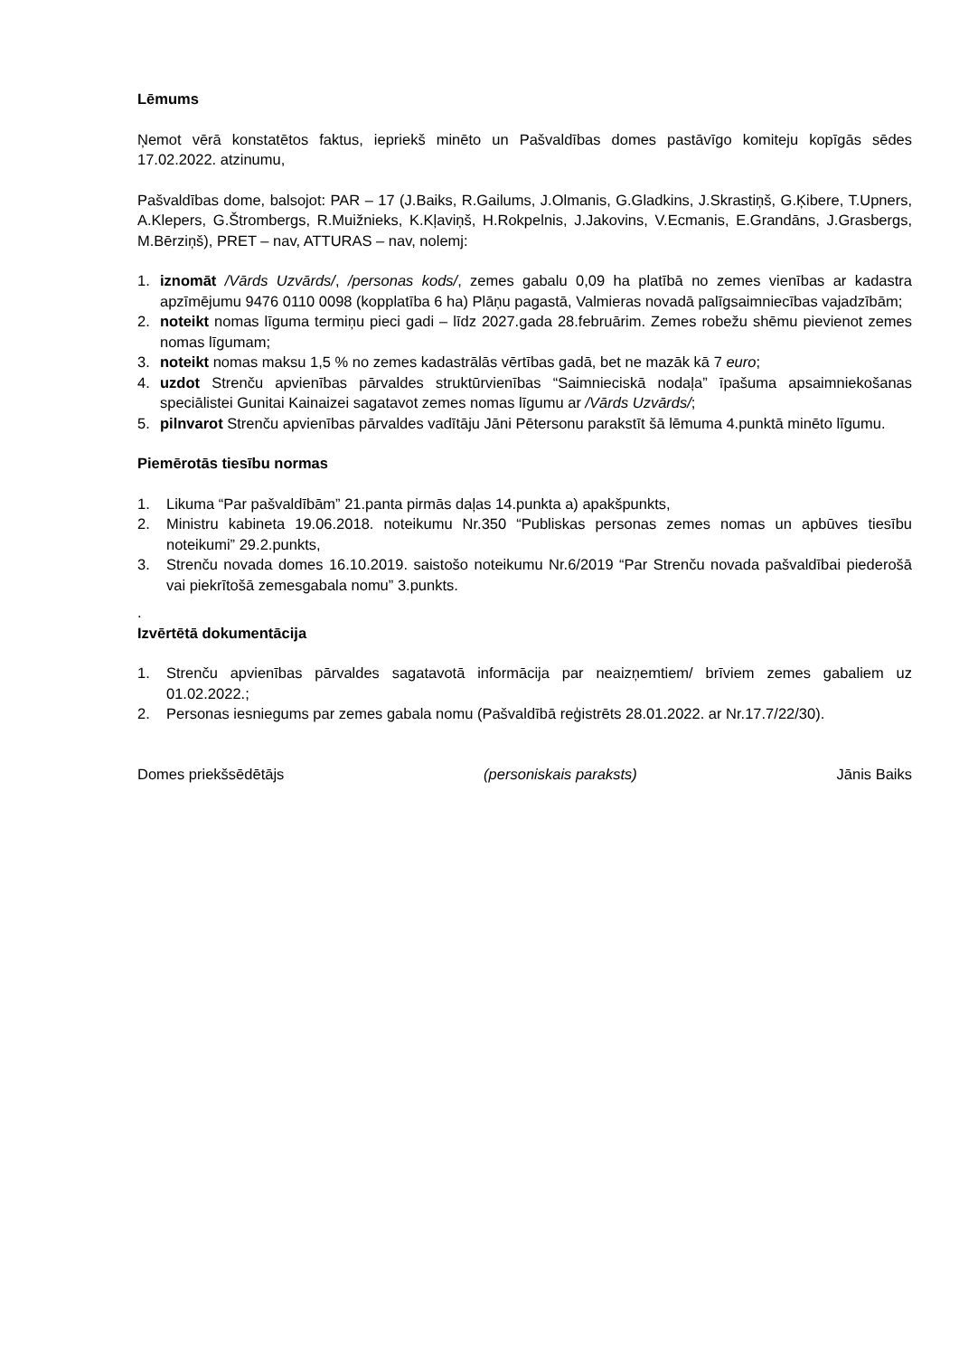Lēmums
Ņemot vērā konstatētos faktus, iepriekš minēto un Pašvaldības domes pastāvīgo komiteju kopīgās sēdes 17.02.2022. atzinumu,
Pašvaldības dome, balsojot: PAR – 17 (J.Baiks, R.Gailums, J.Olmanis, G.Gladkins, J.Skrastiņš, G.Ķibere, T.Upners, A.Klepers, G.Štrombergs, R.Muižnieks, K.Kļaviņš, H.Rokpelnis, J.Jakovins, V.Ecmanis, E.Grandāns, J.Grasbergs, M.Bērziņš), PRET – nav, ATTURAS – nav, nolemj:
1. iznomāt /Vārds Uzvārds/, /personas kods/, zemes gabalu 0,09 ha platībā no zemes vienības ar kadastra apzīmējumu 9476 0110 0098 (kopplatība 6 ha) Plāņu pagastā, Valmieras novadā palīgsaimniecības vajadzībām;
2. noteikt nomas līguma termiņu pieci gadi – līdz 2027.gada 28.februārim. Zemes robežu shēmu pievienot zemes nomas līgumam;
3. noteikt nomas maksu 1,5 % no zemes kadastrālās vērtības gadā, bet ne mazāk kā 7 euro;
4. uzdot Strenču apvienības pārvaldes struktūrvienības “Saimnieciskā nodaļa” īpašuma apsaimniekošanas speciālistei Gunitai Kainaizei sagatavot zemes nomas līgumu ar /Vārds Uzvārds/;
5. pilnvarot Strenču apvienības pārvaldes vadītāju Jāni Pētersonu parakstīt šā lēmuma 4.punktā minēto līgumu.
Piemērotās tiesību normas
1. Likuma “Par pašvaldībām” 21.panta pirmās daļas 14.punkta a) apakšpunkts,
2. Ministru kabineta 19.06.2018. noteikumu Nr.350 “Publiskas personas zemes nomas un apbūves tiesību noteikumi” 29.2.punkts,
3. Strenču novada domes 16.10.2019. saistošo noteikumu Nr.6/2019 “Par Strenču novada pašvaldībai piederošā vai piekrītošā zemesgabala nomu” 3.punkts.
.
Izvērtētā dokumentācija
1. Strenču apvienības pārvaldes sagatavotā informācija par neaizņemtiem/ brīviem zemes gabaliem uz 01.02.2022.;
2. Personas iesniegums par zemes gabala nomu (Pašvaldībā reģistrēts 28.01.2022. ar Nr.17.7/22/30).
Domes priekšsēdētājs (personiskais paraksts) Jānis Baiks